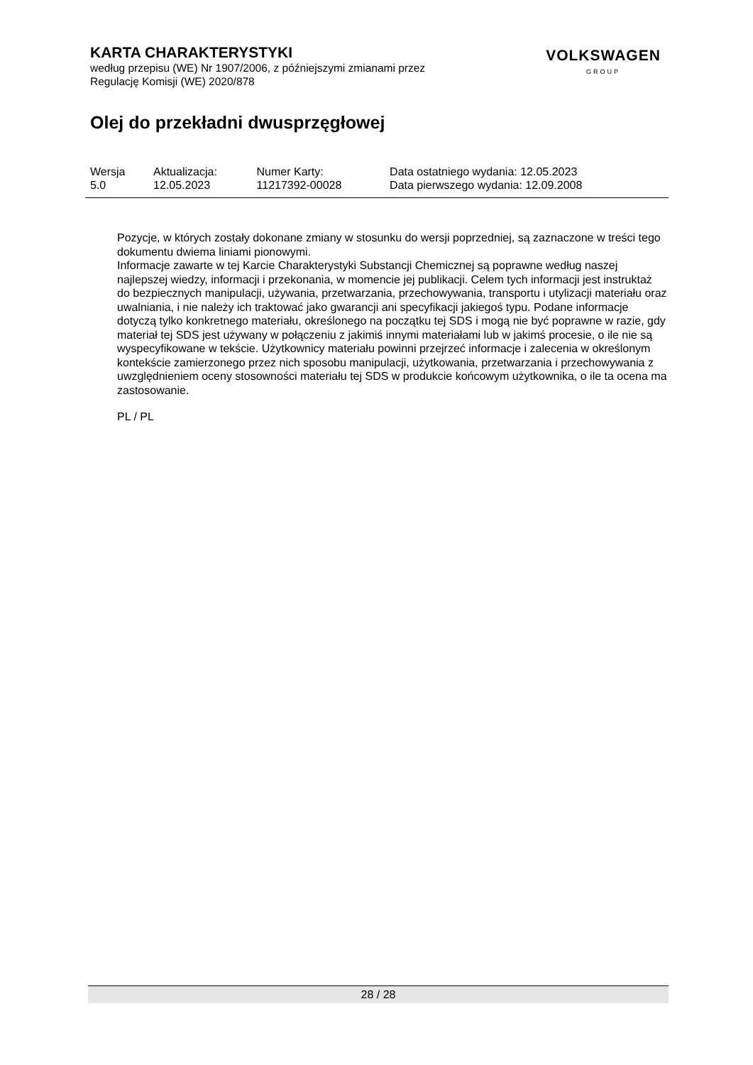KARTA CHARAKTERYSTYKI
według przepisu (WE) Nr 1907/2006, z późniejszymi zmianami przez
Regulację Komisji (WE) 2020/878
VOLKSWAGEN
GROUP
Olej do przekładni dwusprzęgłowej
| Wersja 5.0 | Aktualizacja: 12.05.2023 | Numer Karty: 11217392-00028 | Data ostatniego wydania: 12.05.2023 Data pierwszego wydania: 12.09.2008 |
Pozycje, w których zostały dokonane zmiany w stosunku do wersji poprzedniej, są zaznaczone w treści tego dokumentu dwiema liniami pionowymi.
Informacje zawarte w tej Karcie Charakterystyki Substancji Chemicznej są poprawne według naszej najlepszej wiedzy, informacji i przekonania, w momencie jej publikacji. Celem tych informacji jest instruktaż do bezpiecznych manipulacji, używania, przetwarzania, przechowywania, transportu i utylizacji materiału oraz uwalniania, i nie należy ich traktować jako gwarancji ani specyfikacji jakiegoś typu. Podane informacje dotyczą tylko konkretnego materiału, określonego na początku tej SDS i mogą nie być poprawne w razie, gdy materiał tej SDS jest używany w połączeniu z jakimiś innymi materiałami lub w jakimś procesie, o ile nie są wyspecyfikowane w tekście. Użytkownicy materiału powinni przejrzeć informacje i zalecenia w określonym kontekście zamierzonego przez nich sposobu manipulacji, użytkowania, przetwarzania i przechowywania z uwzględnieniem oceny stosowności materiału tej SDS w produkcie końcowym użytkownika, o ile ta ocena ma zastosowanie.
PL / PL
28 / 28